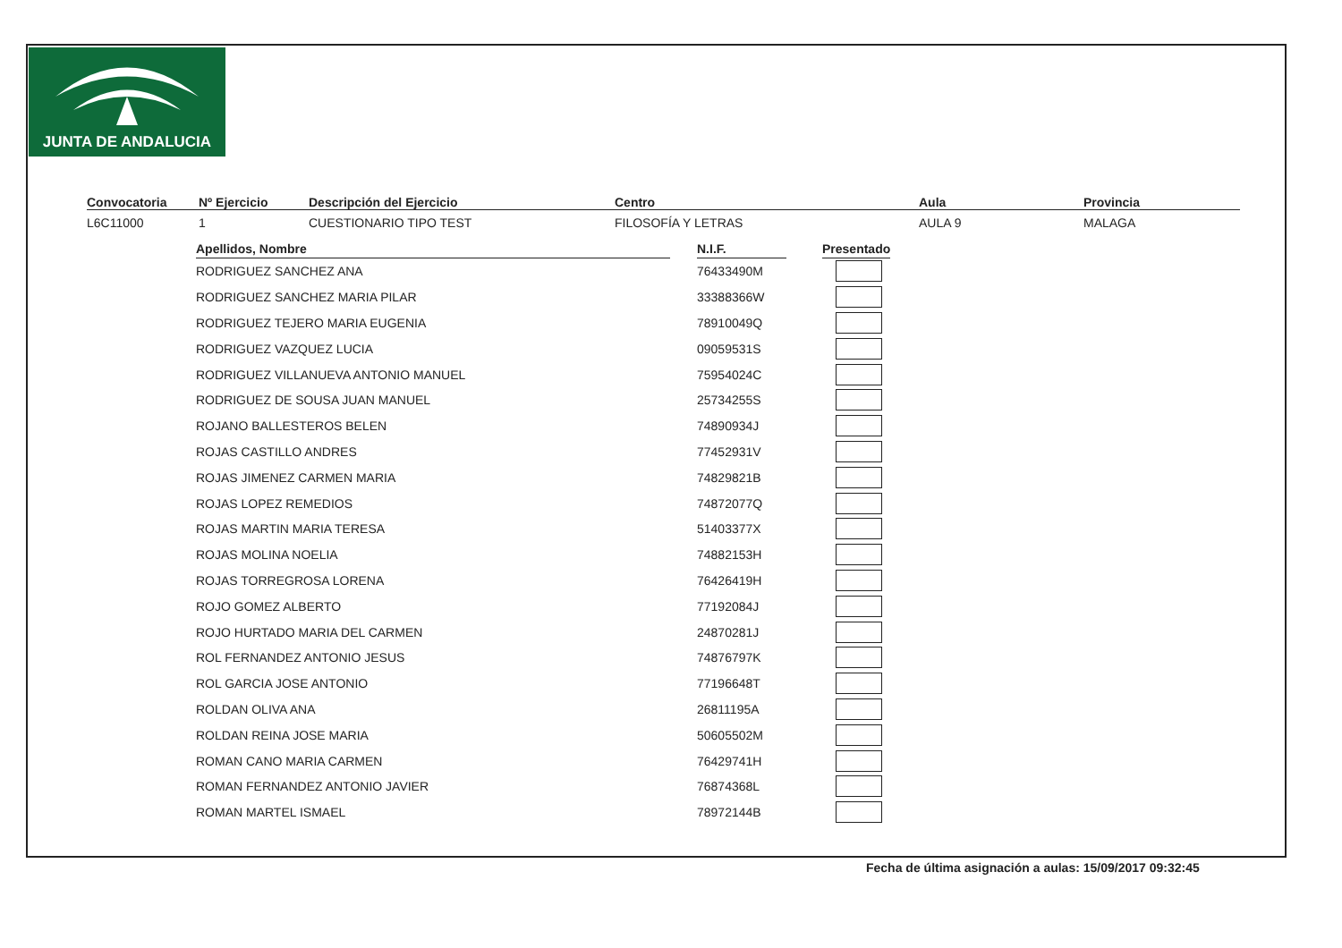JUNTA DE ANDALUCIA
Convocatoria
L6C11000
Nº Ejercicio
1
Descripción del Ejercicio
CUESTIONARIO TIPO TEST
Centro
FILOSOFÍA Y LETRAS
Aula
AULA 9
Provincia
MALAGA
| Apellidos, Nombre | | N.I.F. | | Presentado |
| --- | --- | --- | --- | --- |
| RODRIGUEZ SANCHEZ ANA | | 76433490M | | |
| RODRIGUEZ SANCHEZ MARIA PILAR | | 33388366W | | |
| RODRIGUEZ TEJERO MARIA EUGENIA | | 78910049Q | | |
| RODRIGUEZ VAZQUEZ LUCIA | | 09059531S | | |
| RODRIGUEZ VILLANUEVA ANTONIO MANUEL | | 75954024C | | |
| RODRIGUEZ DE SOUSA JUAN MANUEL | | 25734255S | | |
| ROJANO BALLESTEROS BELEN | | 74890934J | | |
| ROJAS CASTILLO ANDRES | | 77452931V | | |
| ROJAS JIMENEZ CARMEN MARIA | | 74829821B | | |
| ROJAS LOPEZ REMEDIOS | | 74872077Q | | |
| ROJAS MARTIN MARIA TERESA | | 51403377X | | |
| ROJAS MOLINA NOELIA | | 74882153H | | |
| ROJAS TORREGROSA LORENA | | 76426419H | | |
| ROJO GOMEZ ALBERTO | | 77192084J | | |
| ROJO HURTADO MARIA DEL CARMEN | | 24870281J | | |
| ROL FERNANDEZ ANTONIO JESUS | | 74876797K | | |
| ROL GARCIA JOSE ANTONIO | | 77196648T | | |
| ROLDAN OLIVA ANA | | 26811195A | | |
| ROLDAN REINA JOSE MARIA | | 50605502M | | |
| ROMAN CANO MARIA CARMEN | | 76429741H | | |
| ROMAN FERNANDEZ ANTONIO JAVIER | | 76874368L | | |
| ROMAN MARTEL ISMAEL | | 78972144B | | |
Fecha de última asignación a aulas: 15/09/2017 09:32:45